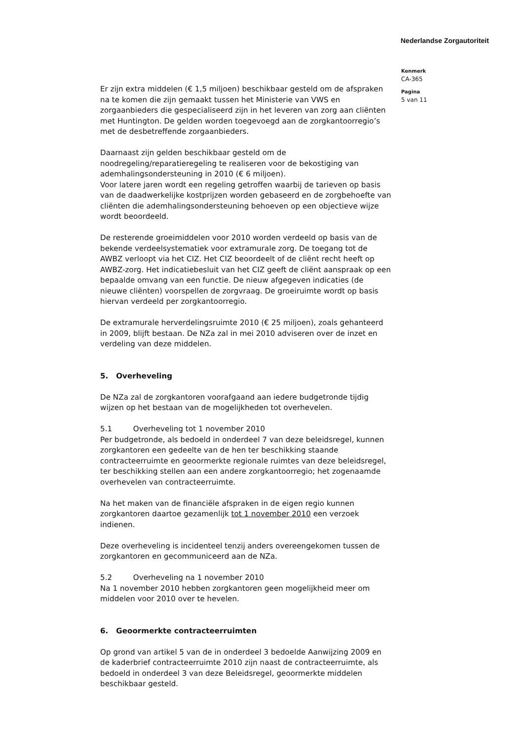Nederlandse Zorgautoriteit
Kenmerk
CA-365
Pagina
5 van 11
Er zijn extra middelen (€ 1,5 miljoen) beschikbaar gesteld om de afspraken na te komen die zijn gemaakt tussen het Ministerie van VWS en zorgaanbieders die gespecialiseerd zijn in het leveren van zorg aan cliënten met Huntington. De gelden worden toegevoegd aan de zorgkantoorregio’s met de desbetreffende zorgaanbieders.
Daarnaast zijn gelden beschikbaar gesteld om de noodregeling/reparatieregeling te realiseren voor de bekostiging van ademhalingsondersteuning in 2010 (€ 6 miljoen).
Voor latere jaren wordt een regeling getroffen waarbij de tarieven op basis van de daadwerkelijke kostprijzen worden gebaseerd en de zorgbehoefte van cliënten die ademhalingsondersteuning behoeven op een objectieve wijze wordt beoordeeld.
De resterende groeimiddelen voor 2010 worden verdeeld op basis van de bekende verdeelsystematiek voor extramurale zorg. De toegang tot de AWBZ verloopt via het CIZ. Het CIZ beoordeelt of de cliënt recht heeft op AWBZ-zorg. Het indicatiebesluit van het CIZ geeft de cliënt aanspraak op een bepaalde omvang van een functie. De nieuw afgegeven indicaties (de nieuwe cliënten) voorspellen de zorgvraag. De groeiruimte wordt op basis hiervan verdeeld per zorgkantoorregio.
De extramurale herverdelingsruimte 2010 (€ 25 miljoen), zoals gehanteerd in 2009, blijft bestaan. De NZa zal in mei 2010 adviseren over de inzet en verdeling van deze middelen.
5. Overheveling
De NZa zal de zorgkantoren voorafgaand aan iedere budgetronde tijdig wijzen op het bestaan van de mogelijkheden tot overhevelen.
5.1 Overheveling tot 1 november 2010
Per budgetronde, als bedoeld in onderdeel 7 van deze beleidsregel, kunnen zorgkantoren een gedeelte van de hen ter beschikking staande contracteerruimte en geoormerkte regionale ruimtes van deze beleidsregel, ter beschikking stellen aan een andere zorgkantoorregio; het zogenaamde overhevelen van contracteerruimte.
Na het maken van de financiële afspraken in de eigen regio kunnen zorgkantoren daartoe gezamenlijk tot 1 november 2010 een verzoek indienen.
Deze overheveling is incidenteel tenzij anders overeengekomen tussen de zorgkantoren en gecommuniceerd aan de NZa.
5.2 Overheveling na 1 november 2010
Na 1 november 2010 hebben zorgkantoren geen mogelijkheid meer om middelen voor 2010 over te hevelen.
6. Geoormerkte contracteerruimten
Op grond van artikel 5 van de in onderdeel 3 bedoelde Aanwijzing 2009 en de kaderbrief contracteerruimte 2010 zijn naast de contracteerruimte, als bedoeld in onderdeel 3 van deze Beleidsregel, geoormerkte middelen beschikbaar gesteld.